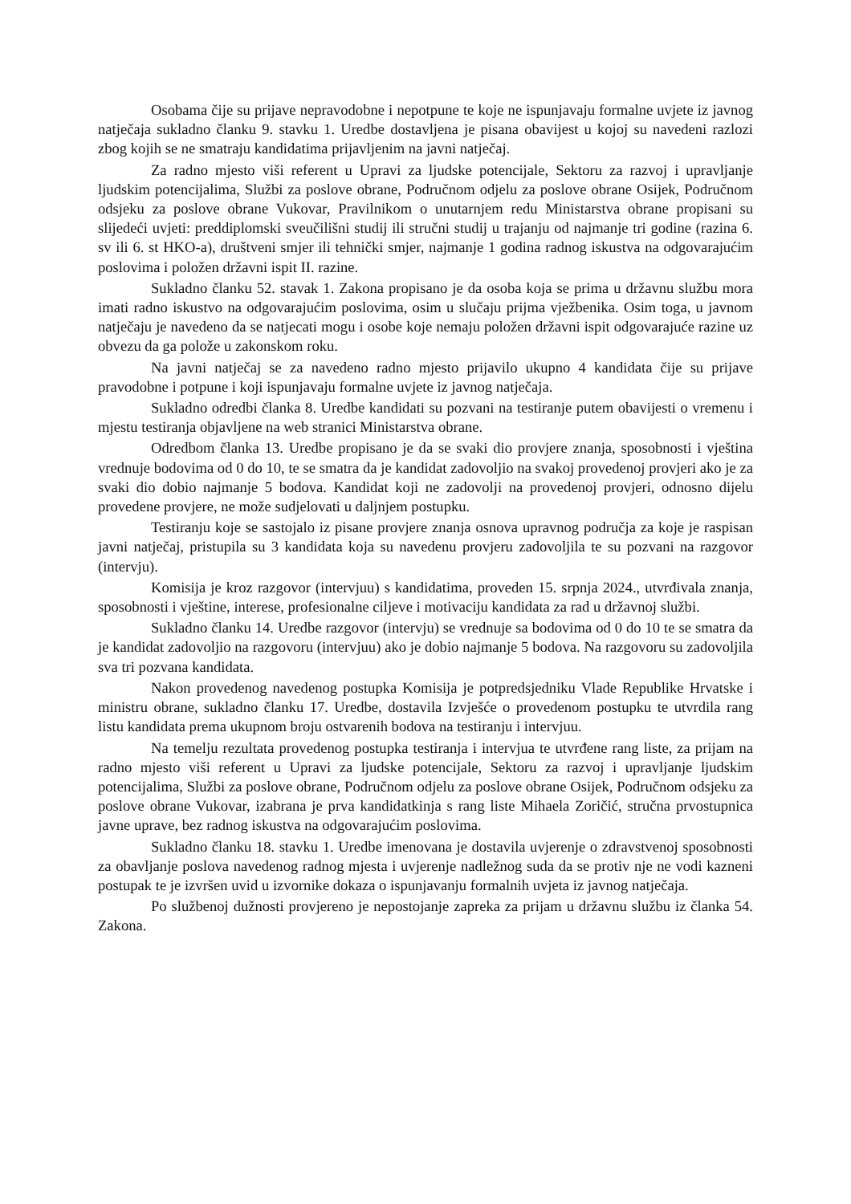Osobama čije su prijave nepravodobne i nepotpune te koje ne ispunjavaju formalne uvjete iz javnog natječaja sukladno članku 9. stavku 1. Uredbe dostavljena je pisana obavijest u kojoj su navedeni razlozi zbog kojih se ne smatraju kandidatima prijavljenim na javni natječaj.
Za radno mjesto viši referent u Upravi za ljudske potencijale, Sektoru za razvoj i upravljanje ljudskim potencijalima, Službi za poslove obrane, Područnom odjelu za poslove obrane Osijek, Područnom odsjeku za poslove obrane Vukovar, Pravilnikom o unutarnjem redu Ministarstva obrane propisani su slijedeći uvjeti: preddiplomski sveučilišni studij ili stručni studij u trajanju od najmanje tri godine (razina 6. sv ili 6. st HKO-a), društveni smjer ili tehnički smjer, najmanje 1 godina radnog iskustva na odgovarajućim poslovima i položen državni ispit II. razine.
Sukladno članku 52. stavak 1. Zakona propisano je da osoba koja se prima u državnu službu mora imati radno iskustvo na odgovarajućim poslovima, osim u slučaju prijma vježbenika. Osim toga, u javnom natječaju je navedeno da se natjecati mogu i osobe koje nemaju položen državni ispit odgovarajuće razine uz obvezu da ga polože u zakonskom roku.
Na javni natječaj se za navedeno radno mjesto prijavilo ukupno 4 kandidata čije su prijave pravodobne i potpune i koji ispunjavaju formalne uvjete iz javnog natječaja.
Sukladno odredbi članka 8. Uredbe kandidati su pozvani na testiranje putem obavijesti o vremenu i mjestu testiranja objavljene na web stranici Ministarstva obrane.
Odredbom članka 13. Uredbe propisano je da se svaki dio provjere znanja, sposobnosti i vještina vrednuje bodovima od 0 do 10, te se smatra da je kandidat zadovoljio na svakoj provedenoj provjeri ako je za svaki dio dobio najmanje 5 bodova. Kandidat koji ne zadovolji na provedenoj provjeri, odnosno dijelu provedene provjere, ne može sudjelovati u daljnjem postupku.
Testiranju koje se sastojalo iz pisane provjere znanja osnova upravnog područja za koje je raspisan javni natječaj, pristupila su 3 kandidata koja su navedenu provjeru zadovoljila te su pozvani na razgovor (intervju).
Komisija je kroz razgovor (intervjuu) s kandidatima, proveden 15. srpnja 2024., utvrđivala znanja, sposobnosti i vještine, interese, profesionalne ciljeve i motivaciju kandidata za rad u državnoj službi.
Sukladno članku 14. Uredbe razgovor (intervju) se vrednuje sa bodovima od 0 do 10 te se smatra da je kandidat zadovoljio na razgovoru (intervjuu) ako je dobio najmanje 5 bodova. Na razgovoru su zadovoljila sva tri pozvana kandidata.
Nakon provedenog navedenog postupka Komisija je potpredsjedniku Vlade Republike Hrvatske i ministru obrane, sukladno članku 17. Uredbe, dostavila Izvješće o provedenom postupku te utvrdila rang listu kandidata prema ukupnom broju ostvarenih bodova na testiranju i intervjuu.
Na temelju rezultata provedenog postupka testiranja i intervjua te utvrđene rang liste, za prijam na radno mjesto viši referent u Upravi za ljudske potencijale, Sektoru za razvoj i upravljanje ljudskim potencijalima, Službi za poslove obrane, Područnom odjelu za poslove obrane Osijek, Područnom odsjeku za poslove obrane Vukovar, izabrana je prva kandidatkinja s rang liste Mihaela Zoričić, stručna prvostupnica javne uprave, bez radnog iskustva na odgovarajućim poslovima.
Sukladno članku 18. stavku 1. Uredbe imenovana je dostavila uvjerenje o zdravstvenoj sposobnosti za obavljanje poslova navedenog radnog mjesta i uvjerenje nadležnog suda da se protiv nje ne vodi kazneni postupak te je izvršen uvid u izvornike dokaza o ispunjavanju formalnih uvjeta iz javnog natječaja.
Po službenoj dužnosti provjereno je nepostojanje zapreka za prijam u državnu službu iz članka 54. Zakona.